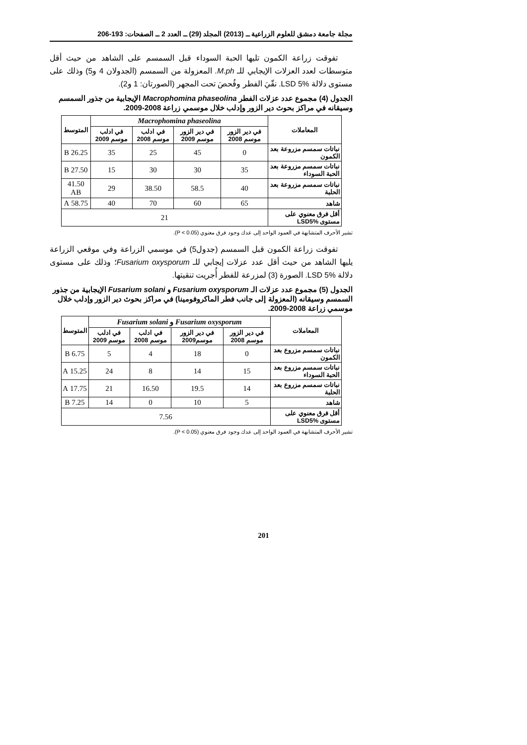مجلة جامعة دمشق للعلوم الزراعية ــ (2013) المجلد (29) ــ العدد 2 ــ الصفحات: 193-206
تفوقت زراعة الكمون تليها الحبة السوداء قبل السمسم على الشاهد من حيث أقل متوسطات لعدد العزلات الإيجابي للـ M.ph. المعزولة من السمسم (الجدولان 4 و5) وذلك على مستوى دلالة LSD 5%. نقّيَ الفطر وفُحصَ تحت المجهر (الصورتان: 1 و2).
الجدول (4) مجموع عدد عزلات الفطر Macrophomina phaseolina الإيجابية من جذور السمسم وسيقانه في مراكز بحوث دير الزور وإدلب خلال موسمي زراعة 2008-2009.
| المعاملات | Macrophomina phaseolina | | | | المتوسط |
| | في دير الزور موسم 2008 | في دير الزور موسم 2009 | في ادلب موسم 2008 | في ادلب موسم 2009 | |
| نباتات سمسم مزروعة بعد الكمون | 0 | 45 | 25 | 35 | 26.25 B |
| نباتات سمسم مزروعة بعد الحبة السوداء | 35 | 30 | 30 | 15 | 27.50 B |
| نباتات سمسم مزروعة بعد الحلبة | 40 | 58.5 | 38.50 | 29 | 41.50 AB |
| شاهد | 65 | 60 | 70 | 40 | 58.75 A |
| أقل فرق معنوي على مستوى LSD5% | 21 | | | | |
تشير الأحرف المتشابهة في العمود الواحد إلى عدك وجود فرق معنوي (P < 0.05).
تفوقت زراعة الكمون قبل السمسم (جدول5) في موسمي الزراعة وفي موقعي الزراعة يليها الشاهد من حيث أقل عدد عزلات إيجابي للـ Fusarium oxysporum؛ وذلك على مستوى دلالة LSD 5%. الصورة (3) لمزرعة للفطر أُجريت تنقيتها.
الجدول (5) مجموع عدد عزلات الـ Fusarium oxysporum و Fusarium solani الإيجابية من جذور السمسم وسيقانه (المعزولة إلى جانب فطر الماكروفومينا) في مراكز بحوث دير الزور وإدلب خلال موسمي زراعة 2008-2009.
| المعاملات | Fusarium oxysporum و Fusarium solani | | | | المتوسط |
| | في دير الزور موسم 2008 | في دير الزور موسم2009 | في ادلب موسم 2008 | في ادلب موسم 2009 | |
| نباتات سمسم مزروع بعد الكمون | 0 | 18 | 4 | 5 | 6.75 B |
| نباتات سمسم مزروع بعد الحبة السوداء | 15 | 14 | 8 | 24 | 15.25 A |
| نباتات سمسم مزروع بعد الحلبة | 14 | 19.5 | 16.50 | 21 | 17.75 A |
| شاهد | 5 | 10 | 0 | 14 | 7.25 B |
| أقل فرق معنوي على مستوى LSD5% | 7.56 | | | | |
تشير الأحرف المتشابهة في العمود الواحد إلى عدك وجود فرق معنوي (P < 0.05).
201